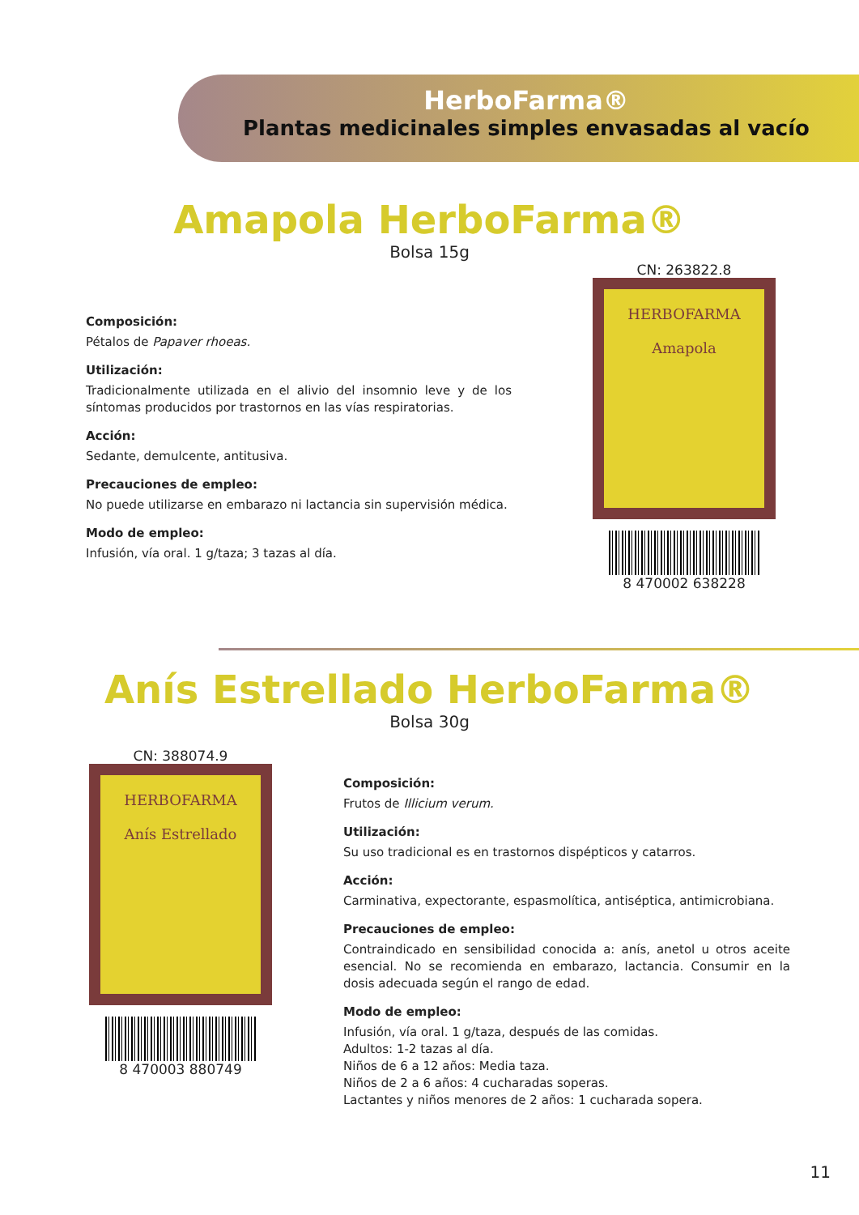HerboFarma®
Plantas medicinales simples envasadas al vacío
Amapola HerboFarma®
Bolsa 15g
Composición:
Pétalos de Papaver rhoeas.
Utilización:
Tradicionalmente utilizada en el alivio del insomnio leve y de los síntomas producidos por trastornos en las vías respiratorias.
Acción:
Sedante, demulcente, antitusiva.
Precauciones de empleo:
No puede utilizarse en embarazo ni lactancia sin supervisión médica.
Modo de empleo:
Infusión, vía oral. 1 g/taza; 3 tazas al día.
CN: 263822.8
HERBOFARMA
Amapola
8 470002 638228
Anís Estrellado HerboFarma®
Bolsa 30g
CN: 388074.9
HERBOFARMA
Anís Estrellado
8 470003 880749
Composición:
Frutos de Illicium verum.
Utilización:
Su uso tradicional es en trastornos dispépticos y catarros.
Acción:
Carminativa, expectorante, espasmolítica, antiséptica, antimicrobiana.
Precauciones de empleo:
Contraindicado en sensibilidad conocida a: anís, anetol u otros aceite esencial. No se recomienda en embarazo, lactancia. Consumir en la dosis adecuada según el rango de edad.
Modo de empleo:
Infusión, vía oral. 1 g/taza, después de las comidas.
Adultos: 1-2 tazas al día.
Niños de 6 a 12 años: Media taza.
Niños de 2 a 6 años: 4 cucharadas soperas.
Lactantes y niños menores de 2 años: 1 cucharada sopera.
11